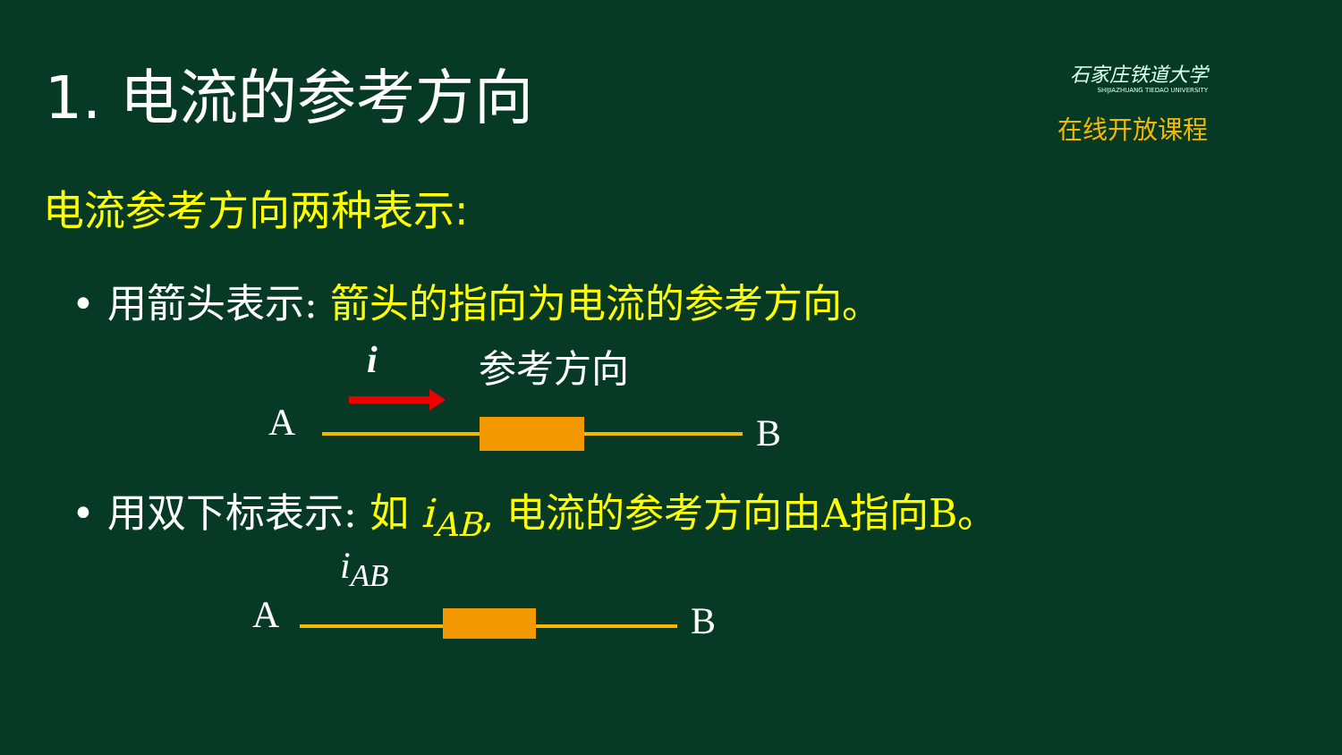1. 电流的参考方向
石家庄铁道大学
SHIJIAZHUANG TIEDAO UNIVERSITY
在线开放课程
电流参考方向两种表示:
• 用箭头表示: 箭头的指向为电流的参考方向。
i 参考方向
A B
• 用双下标表示: 如 i<sub>AB</sub>, 电流的参考方向由A指向B。
i<sub>AB</sub>
A B